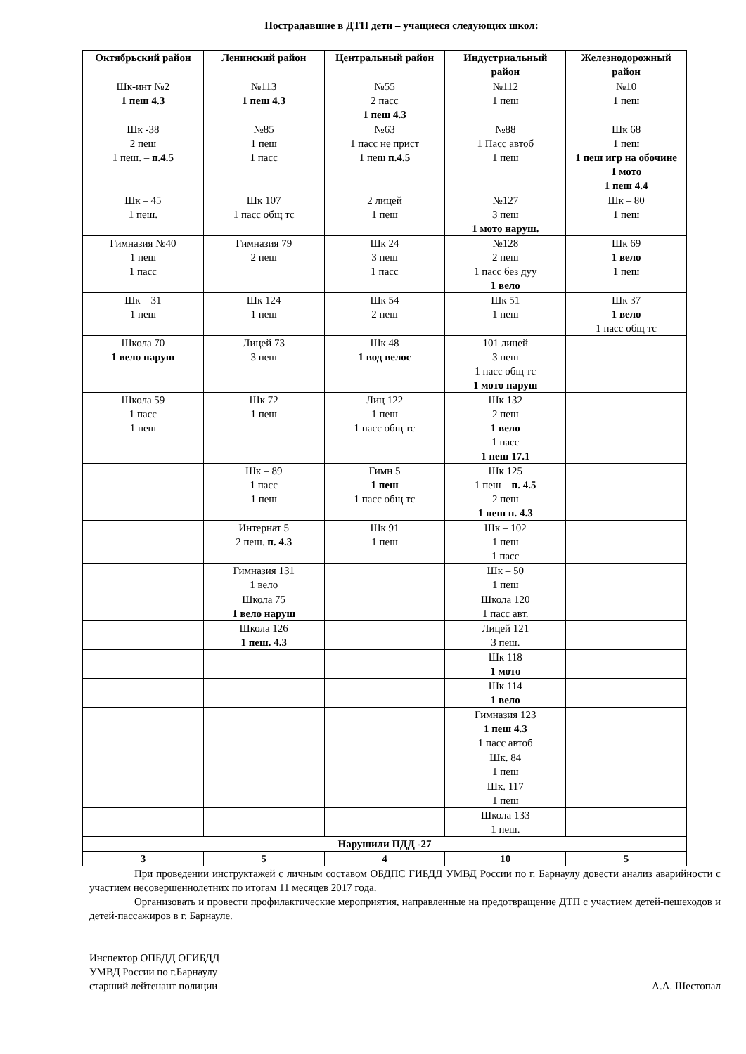Пострадавшие в ДТП дети – учащиеся следующих школ:
| Октябрьский район | Ленинский район | Центральный район | Индустриальный район | Железнодорожный район |
| --- | --- | --- | --- | --- |
| Шк-инт №2 1 пеш 4.3 | №113 1 пеш 4.3 | №55 2 пасс 1 пеш 4.3 | №112 1 пеш | №10 1 пеш |
| Шк -38 2 пеш 1 пеш. – п.4.5 | №85 1 пеш 1 пасс | №63 1 пасс не прист 1 пеш п.4.5 | №88 1 Пасс автоб 1 пеш | Шк 68 1 пеш 1 пеш игр на обочине 1 мото 1 пеш 4.4 |
| Шк – 45 1 пеш. | Шк 107 1 пасс общ тс | 2 лицей 1 пеш | №127 3 пеш 1 мото наруш. | Шк – 80 1 пеш |
| Гимназия №40 1 пеш 1 пасс | Гимназия 79 2 пеш | Шк 24 3 пеш 1 пасс | №128 2 пеш 1 пасс без дуу 1 вело | Шк 69 1 вело 1 пеш |
| Шк – 31 1 пеш | Шк 124 1 пеш | Шк 54 2 пеш | Шк 51 1 пеш | Шк 37 1 вело 1 пасс общ тс |
| Школа 70 1 вело наруш | Лицей 73 3 пеш | Шк 48 1 вод велос | 101 лицей 3 пеш 1 пасс общ тс 1 мото наруш | |
| Школа 59 1 пасс 1 пеш | Шк 72 1 пеш | Лиц 122 1 пеш 1 пасс общ тс | Шк 132 2 пеш 1 вело 1 пасс 1 пеш 17.1 | |
| | Шк – 89 1 пасс 1 пеш | Гимн 5 1 пеш 1 пасс общ тс | Шк 125 1 пеш – п. 4.5 2 пеш 1 пеш п. 4.3 | |
| | Интернат 5 2 пеш. п. 4.3 | Шк 91 1 пеш | Шк – 102 1 пеш 1 пасс | |
| | Гимназия 131 1 вело | | Шк – 50 1 пеш | |
| | Школа 75 1 вело наруш | | Школа 120 1 пасс авт. | |
| | Школа 126 1 пеш. 4.3 | | Лицей 121 3 пеш. | |
| | | | Шк 118 1 мото | |
| | | | Шк 114 1 вело | |
| | | | Гимназия 123 1 пеш 4.3 1 пасс автоб | |
| | | | Шк. 84 1 пеш | |
| | | | Шк. 117 1 пеш | |
| | | | Школа 133 1 пеш. | |
| Нарушили ПДД -27 | | | | |
| 3 | 5 | 4 | 10 | 5 |
При проведении инструктажей с личным составом ОБДПС ГИБДД УМВД России по г. Барнаулу довести анализ аварийности с участием несовершеннолетних по итогам 11 месяцев 2017 года.
Организовать и провести профилактические мероприятия, направленные на предотвращение ДТП с участием детей-пешеходов и детей-пассажиров в г. Барнауле.
Инспектор ОПБДД ОГИБДД
УМВД России по г.Барнаулу
старший лейтенант полиции
А.А. Шестопал